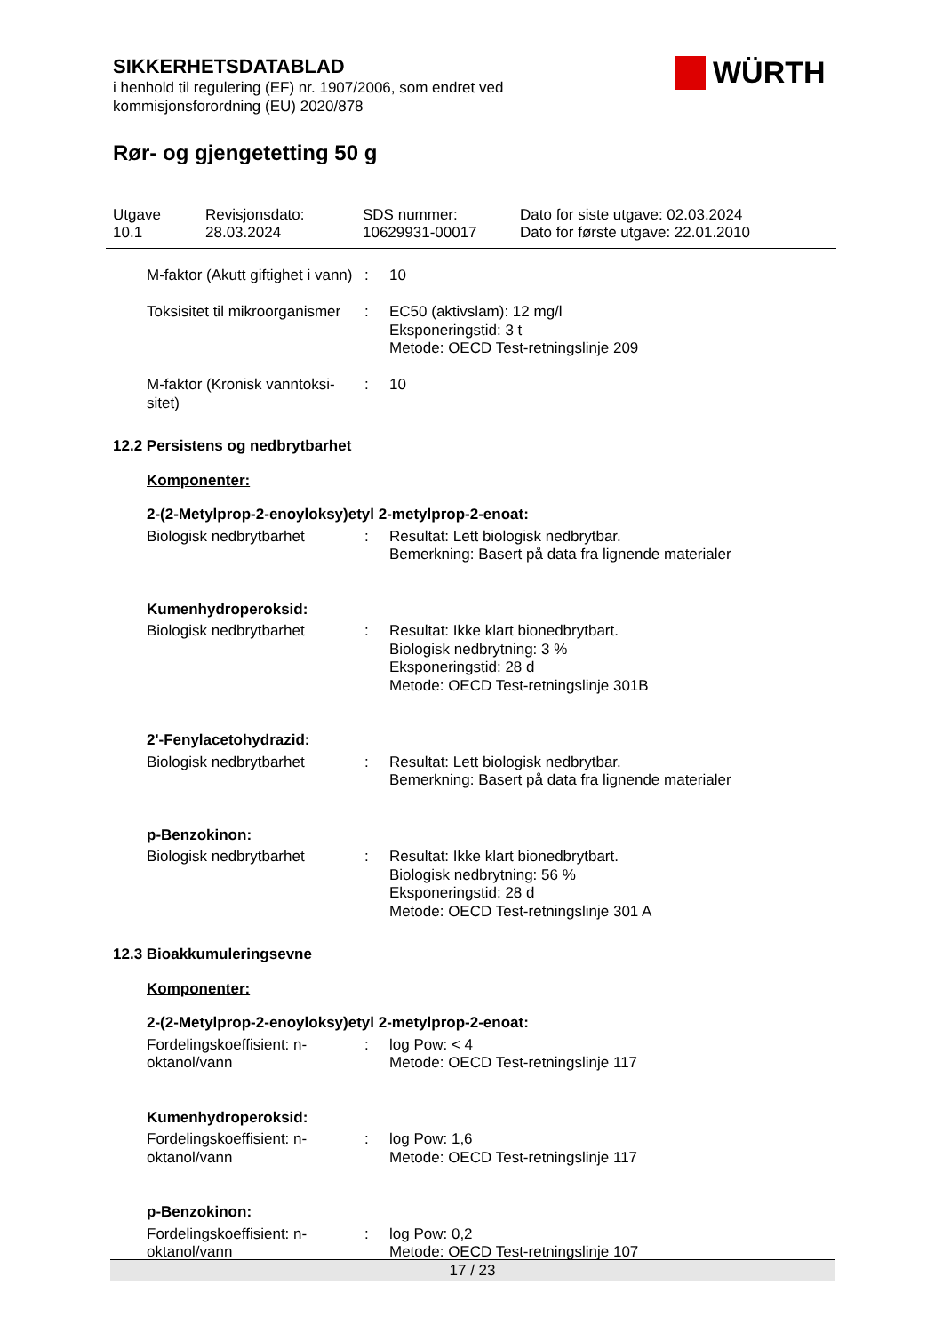SIKKERHETSDATABLAD
i henhold til regulering (EF) nr. 1907/2006, som endret ved
kommisjonsforordning (EU) 2020/878
Rør- og gjengetetting 50 g
WÜRTH
Utgave
10.1
Revisjonsdato:
28.03.2024
SDS nummer:
10629931-00017
Dato for siste utgave: 02.03.2024
Dato for første utgave: 22.01.2010
M-faktor (Akutt giftighet i vann)
: 10
Toksisitet til mikroorganismer
: EC50 (aktivslam): 12 mg/l
Eksponeringstid: 3 t
Metode: OECD Test-retningslinje 209
M-faktor (Kronisk vanntoksi-sitet)
: 10
12.2 Persistens og nedbrytbarhet
Komponenter:
2-(2-Metylprop-2-enoyloksy)etyl 2-metylprop-2-enoat:
Biologisk nedbrytbarhet : Resultat: Lett biologisk nedbrytbar.
Bemerkning: Basert på data fra lignende materialer
Kumenhydroperoksid:
Biologisk nedbrytbarhet : Resultat: Ikke klart bionedbrytbart.
Biologisk nedbrytning: 3 %
Eksponeringstid: 28 d
Metode: OECD Test-retningslinje 301B
2'-Fenylacetohydrazid:
Biologisk nedbrytbarhet : Resultat: Lett biologisk nedbrytbar.
Bemerkning: Basert på data fra lignende materialer
p-Benzokinon:
Biologisk nedbrytbarhet : Resultat: Ikke klart bionedbrytbart.
Biologisk nedbrytning: 56 %
Eksponeringstid: 28 d
Metode: OECD Test-retningslinje 301 A
12.3 Bioakkumuleringsevne
Komponenter:
2-(2-Metylprop-2-enoyloksy)etyl 2-metylprop-2-enoat:
Fordelingskoeffisient: n-oktanol/vann
: log Pow: < 4
Metode: OECD Test-retningslinje 117
Kumenhydroperoksid:
Fordelingskoeffisient: n-oktanol/vann
: log Pow: 1,6
Metode: OECD Test-retningslinje 117
p-Benzokinon:
Fordelingskoeffisient: n-oktanol/vann
: log Pow: 0,2
Metode: OECD Test-retningslinje 107
17 / 23